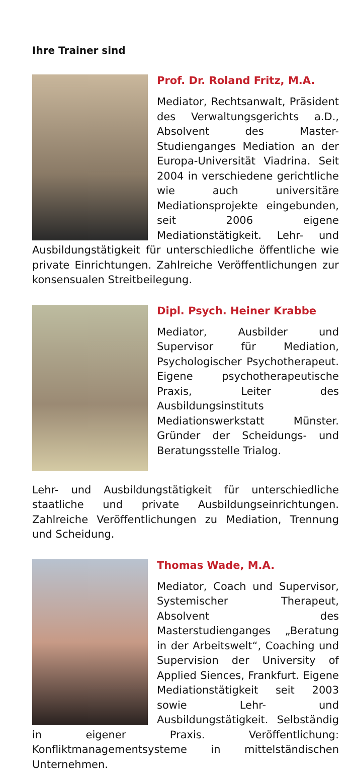Ihre Trainer sind
Prof. Dr. Roland Fritz, M.A.
Mediator, Rechtsanwalt, Präsident des Verwaltungsgerichts a.D., Absolvent des Master-Studienganges Mediation an der Europa-Universität Viadrina. Seit 2004 in verschiedene gerichtliche wie auch universitäre Mediationsprojekte eingebunden, seit 2006 eigene Mediationstätigkeit. Lehr- und Ausbildungstätigkeit für unterschiedliche öffentliche wie private Einrichtungen. Zahlreiche Veröffentlichungen zur konsensualen Streitbeilegung.
Dipl. Psych. Heiner Krabbe
Mediator, Ausbilder und Supervisor für Mediation, Psychologischer Psychotherapeut. Eigene psychotherapeutische Praxis, Leiter des Ausbildungsinstituts Mediationswerkstatt Münster. Gründer der Scheidungs- und Beratungsstelle Trialog.
Lehr- und Ausbildungstätigkeit für unterschiedliche staatliche und private Ausbildungseinrichtungen. Zahlreiche Veröffentlichungen zu Mediation, Trennung und Scheidung.
Thomas Wade, M.A.
Mediator, Coach und Supervisor, Systemischer Therapeut, Absolvent des Masterstudienganges „Beratung in der Arbeitswelt“, Coaching und Supervision der University of Applied Siences, Frankfurt. Eigene Mediationstätigkeit seit 2003 sowie Lehr- und Ausbildungstätigkeit. Selbständig in eigener Praxis. Veröffentlichung: Konfliktmanagementsysteme in mittelständischen Unternehmen.